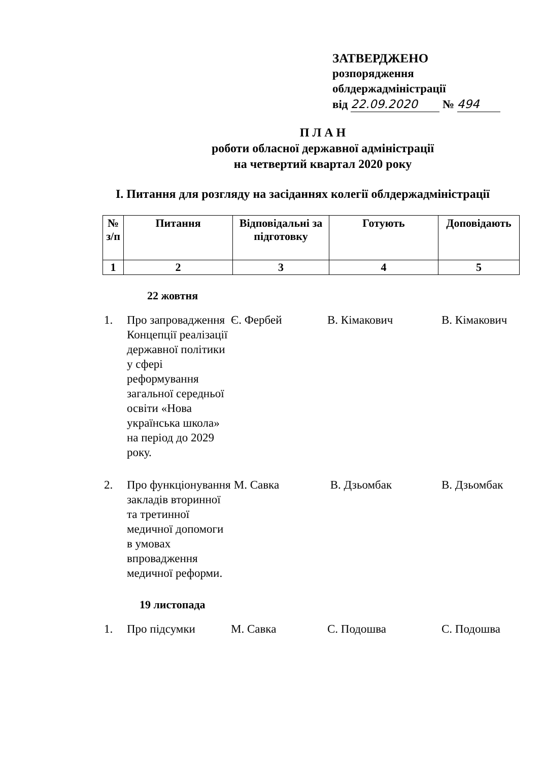ЗАТВЕРДЖЕНО
розпорядження
облдержадміністрації
від 22.09.2020 № 494
П Л А Н
роботи обласної державної адміністрації
на четвертий квартал 2020 року
I. Питання для розгляду на засіданнях колегії облдержадміністрації
| № з/п | Питання | Відповідальні за підготовку | Готують | Доповідають |
| --- | --- | --- | --- | --- |
| 1 | 2 | 3 | 4 | 5 |
22 жовтня
| 1. | Про запровадження Концепції реалізації державної політики у сфері реформування загальної середньої освіти «Нова українська школа» на період до 2029 року. | Є. Фербей | В. Кімакович | В. Кімакович |
| 2. | Про функціонування закладів вторинної та третинної медичної допомоги в умовах впровадження медичної реформи. | М. Савка | В. Дзьомбак | В. Дзьомбак |
19 листопада
| 1. | Про підсумки | М. Савка | С. Подошва | С. Подошва |